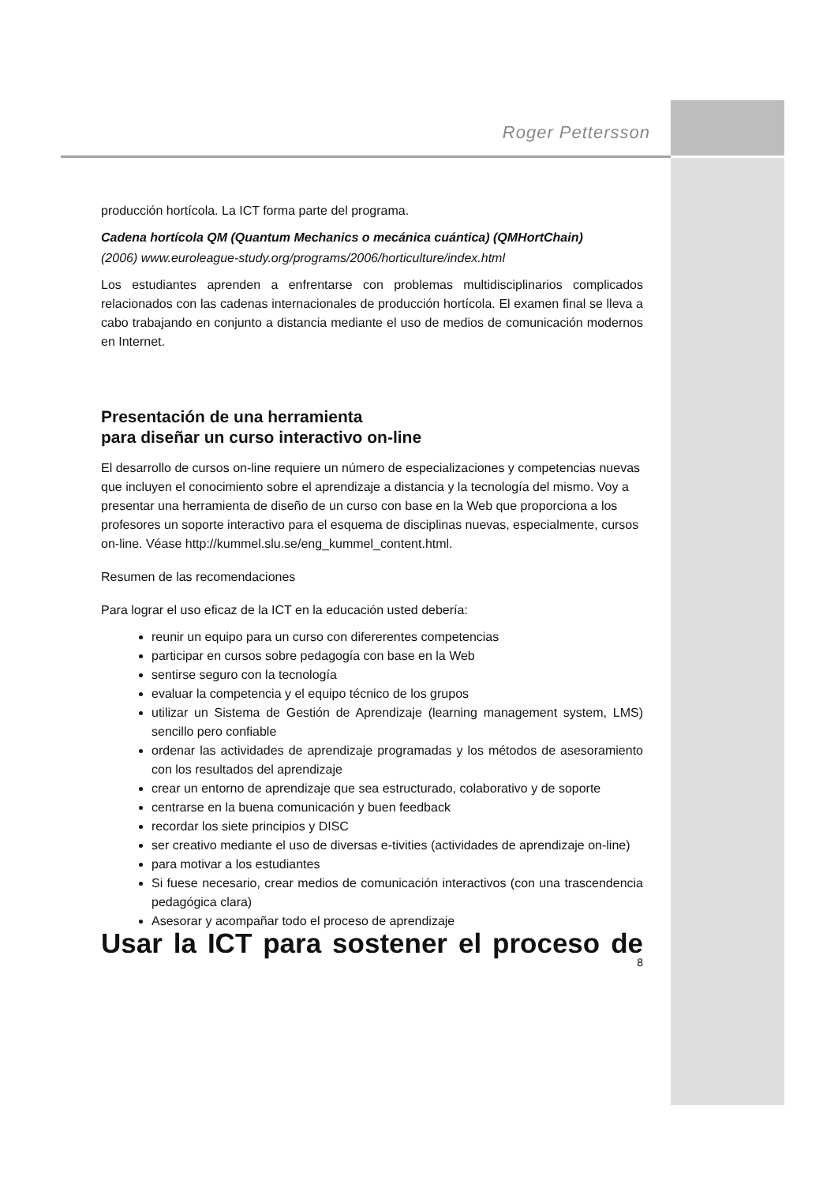Roger Pettersson
producción hortícola. La ICT forma parte del programa.
Cadena hortícola QM (Quantum Mechanics o mecánica cuántica) (QMHortChain)
(2006) www.euroleague-study.org/programs/2006/horticulture/index.html
Los estudiantes aprenden a enfrentarse con problemas multidisciplinarios complicados relacionados con las cadenas internacionales de producción hortícola. El examen final se lleva a cabo trabajando en conjunto a distancia mediante el uso de medios de comunicación modernos en Internet.
Presentación de una herramienta
para diseñar un curso interactivo on-line
El desarrollo de cursos on-line requiere un número de especializaciones y competencias nuevas que incluyen el conocimiento sobre el aprendizaje a distancia y la tecnología del mismo. Voy a presentar una herramienta de diseño de un curso con base en la Web que proporciona a los profesores un soporte interactivo para el esquema de disciplinas nuevas, especialmente, cursos on-line. Véase http://kummel.slu.se/eng_kummel_content.html.
Resumen de las recomendaciones
Para lograr el uso eficaz de la ICT en la educación usted debería:
reunir un equipo para un curso con difererentes competencias
participar en cursos sobre pedagogía con base en la Web
sentirse seguro con la tecnología
evaluar la competencia y el equipo técnico de los grupos
utilizar un Sistema de Gestión de Aprendizaje (learning management system, LMS) sencillo pero confiable
ordenar las actividades de aprendizaje programadas y los métodos de asesoramiento con los resultados del aprendizaje
crear un entorno de aprendizaje que sea estructurado, colaborativo y de soporte
centrarse en la buena comunicación y buen feedback
recordar los siete principios y DISC
ser creativo mediante el uso de diversas e-tivities (actividades de aprendizaje on-line)
para motivar a los estudiantes
Si fuese necesario, crear medios de comunicación interactivos (con una trascendencia pedagógica clara)
Asesorar y acompañar todo el proceso de aprendizaje
Usar la ICT para sostener el proceso de
8